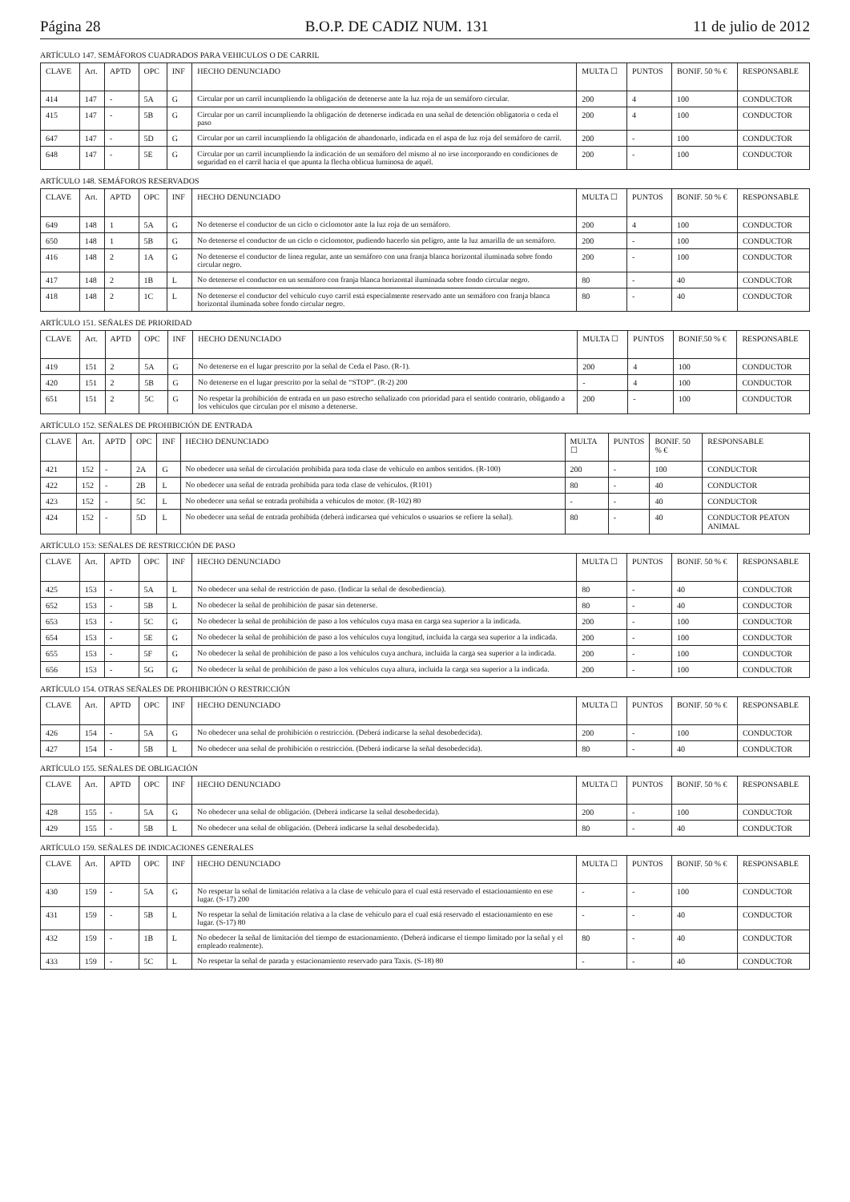Página 28 B.O.P. DE CADIZ NUM. 131 11 de julio de 2012
ARTÍCULO 147. SEMÁFOROS CUADRADOS PARA VEHICULOS O DE CARRIL
| CLAVE | Art. | APTD | OPC | INF | HECHO DENUNCIADO | MULTA ☐ | PUNTOS | BONIF. 50 % € | RESPONSABLE |
| --- | --- | --- | --- | --- | --- | --- | --- | --- | --- |
| 414 | 147 | - | 5A | G | Circular por un carril incumpliendo la obligación de detenerse ante la luz roja de un semáforo circular. | 200 | 4 | 100 | CONDUCTOR |
| 415 | 147 | - | 5B | G | Circular por un carril incumpliendo la obligación de detenerse indicada en una señal de detención obligatoria o ceda el paso | 200 | 4 | 100 | CONDUCTOR |
| 647 | 147 | - | 5D | G | Circular por un carril incumpliendo la obligación de abandonarlo, indicada en el aspa de luz roja del semáforo de carril. | 200 | - | 100 | CONDUCTOR |
| 648 | 147 | - | 5E | G | Circular por un carril incumpliendo la indicación de un semáforo del mismo al no irse incorporando en condiciones de seguridad en el carril hacia el que apunta la flecha oblicua luminosa de aquél. | 200 | - | 100 | CONDUCTOR |
ARTÍCULO 148. SEMÁFOROS RESERVADOS
| CLAVE | Art. | APTD | OPC | INF | HECHO DENUNCIADO | MULTA ☐ | PUNTOS | BONIF. 50 % € | RESPONSABLE |
| --- | --- | --- | --- | --- | --- | --- | --- | --- | --- |
| 649 | 148 | 1 | 5A | G | No detenerse el conductor de un ciclo o ciclomotor ante la luz roja de un semáforo. | 200 | 4 | 100 | CONDUCTOR |
| 650 | 148 | 1 | 5B | G | No detenerse el conductor de un ciclo o ciclomotor, pudiendo hacerlo sin peligro, ante la luz amarilla de un semáforo. | 200 | - | 100 | CONDUCTOR |
| 416 | 148 | 2 | 1A | G | No detenerse el conductor de línea regular, ante un semáforo con una franja blanca horizontal iluminada sobre fondo circular negro. | 200 | - | 100 | CONDUCTOR |
| 417 | 148 | 2 | 1B | L | No detenerse el conductor en un semáforo con franja blanca horizontal iluminada sobre fondo circular negro. | 80 | - | 40 | CONDUCTOR |
| 418 | 148 | 2 | 1C | L | No detenerse el conductor del vehículo cuyo carril está especialmente reservado ante un semáforo con franja blanca horizontal iluminada sobre fondo circular negro. | 80 | - | 40 | CONDUCTOR |
ARTÍCULO 151. SEÑALES DE PRIORIDAD
| CLAVE | Art. | APTD | OPC | INF | HECHO DENUNCIADO | MULTA ☐ | PUNTOS | BONIF.50 % € | RESPONSABLE |
| --- | --- | --- | --- | --- | --- | --- | --- | --- | --- |
| 419 | 151 | 2 | 5A | G | No detenerse en el lugar prescrito por la señal de Ceda el Paso. (R-1). | 200 | 4 | 100 | CONDUCTOR |
| 420 | 151 | 2 | 5B | G | No detenerse en el lugar prescrito por la señal de “STOP”. (R-2) 200 | - | 4 | 100 | CONDUCTOR |
| 651 | 151 | 2 | 5C | G | No respetar la prohibición de entrada en un paso estrecho señalizado con prioridad para el sentido contrario, obligando a los vehículos que circulan por el mismo a detenerse. | 200 | - | 100 | CONDUCTOR |
ARTÍCULO 152. SEÑALES DE PROHIBICIÓN DE ENTRADA
| CLAVE | Art. | APTD | OPC | INF | HECHO DENUNCIADO | MULTA ☐ | PUNTOS | BONIF. 50 % € | RESPONSABLE |
| --- | --- | --- | --- | --- | --- | --- | --- | --- | --- |
| 421 | 152 | - | 2A | G | No obedecer una señal de circulación prohibida para toda clase de vehículo en ambos sentidos. (R-100) | 200 | - | 100 | CONDUCTOR |
| 422 | 152 | - | 2B | L | No obedecer una señal de entrada prohibida para toda clase de vehículos. (R101) | 80 | - | 40 | CONDUCTOR |
| 423 | 152 | - | 5C | L | No obedecer una señal se entrada prohibida a vehículos de motor. (R-102) 80 | - | - | 40 | CONDUCTOR |
| 424 | 152 | - | 5D | L | No obedecer una señal de entrada prohibida (deberá indicarsea qué vehículos o usuarios se refiere la señal). | 80 | - | 40 | CONDUCTOR PEATON ANIMAL |
ARTÍCULO 153: SEÑALES DE RESTRICCIÓN DE PASO
| CLAVE | Art. | APTD | OPC | INF | HECHO DENUNCIADO | MULTA ☐ | PUNTOS | BONIF. 50 % € | RESPONSABLE |
| --- | --- | --- | --- | --- | --- | --- | --- | --- | --- |
| 425 | 153 | - | 5A | L | No obedecer una señal de restricción de paso. (Indicar la señal de desobediencia). | 80 | - | 40 | CONDUCTOR |
| 652 | 153 | - | 5B | L | No obedecer la señal de prohibición de pasar sin detenerse. | 80 | - | 40 | CONDUCTOR |
| 653 | 153 | - | 5C | G | No obedecer la señal de prohibición de paso a los vehículos cuya masa en carga sea superior a la indicada. | 200 | - | 100 | CONDUCTOR |
| 654 | 153 | - | 5E | G | No obedecer la señal de prohibición de paso a los vehículos cuya longitud, incluida la carga sea superior a la indicada. | 200 | - | 100 | CONDUCTOR |
| 655 | 153 | - | 5F | G | No obedecer la señal de prohibición de paso a los vehículos cuya anchura, incluida la carga sea superior a la indicada. | 200 | - | 100 | CONDUCTOR |
| 656 | 153 | - | 5G | G | No obedecer la señal de prohibición de paso a los vehículos cuya altura, incluida la carga sea superior a la indicada. | 200 | - | 100 | CONDUCTOR |
ARTÍCULO 154. OTRAS SEÑALES DE PROHIBICIÓN O RESTRICCIÓN
| CLAVE | Art. | APTD | OPC | INF | HECHO DENUNCIADO | MULTA ☐ | PUNTOS | BONIF. 50 % € | RESPONSABLE |
| --- | --- | --- | --- | --- | --- | --- | --- | --- | --- |
| 426 | 154 | - | 5A | G | No obedecer una señal de prohibición o restricción. (Deberá indicarse la señal desobedecida). | 200 | - | 100 | CONDUCTOR |
| 427 | 154 | - | 5B | L | No obedecer una señal de prohibición o restricción. (Deberá indicarse la señal desobedecida). | 80 | - | 40 | CONDUCTOR |
ARTÍCULO 155. SEÑALES DE OBLIGACIÓN
| CLAVE | Art. | APTD | OPC | INF | HECHO DENUNCIADO | MULTA ☐ | PUNTOS | BONIF. 50 % € | RESPONSABLE |
| --- | --- | --- | --- | --- | --- | --- | --- | --- | --- |
| 428 | 155 | - | 5A | G | No obedecer una señal de obligación. (Deberá indicarse la señal desobedecida). | 200 | - | 100 | CONDUCTOR |
| 429 | 155 | - | 5B | L | No obedecer una señal de obligación. (Deberá indicarse la señal desobedecida). | 80 | - | 40 | CONDUCTOR |
ARTÍCULO 159. SEÑALES DE INDICACIONES GENERALES
| CLAVE | Art. | APTD | OPC | INF | HECHO DENUNCIADO | MULTA ☐ | PUNTOS | BONIF. 50 % € | RESPONSABLE |
| --- | --- | --- | --- | --- | --- | --- | --- | --- | --- |
| 430 | 159 | - | 5A | G | No respetar la señal de limitación relativa a la clase de vehículo para el cual está reservado el estacionamiento en ese lugar. (S-17) 200 | - | - | 100 | CONDUCTOR |
| 431 | 159 | - | 5B | L | No respetar la señal de limitación relativa a la clase de vehículo para el cual está reservado el estacionamiento en ese lugar. (S-17) 80 | - | - | 40 | CONDUCTOR |
| 432 | 159 | - | 1B | L | No obedecer la señal de limitación del tiempo de estacionamiento. (Deberá indicarse el tiempo limitado por la señal y el empleado realmente). | 80 | - | 40 | CONDUCTOR |
| 433 | 159 | - | 5C | L | No respetar la señal de parada y estacionamiento reservado para Taxis. (S-18) 80 | - | - | 40 | CONDUCTOR |